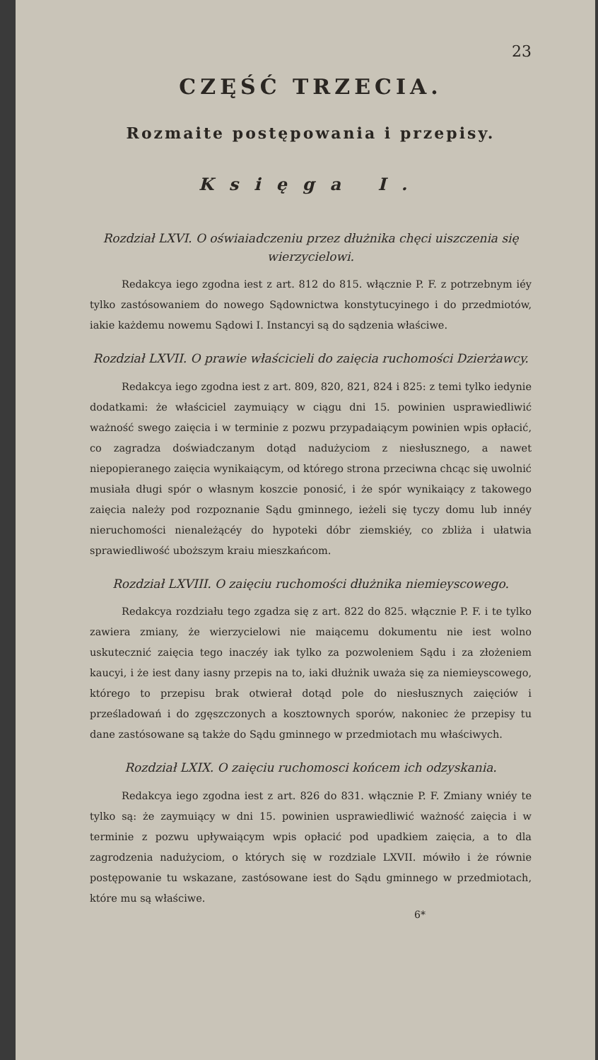23
CZĘŚĆ TRZECIA.
Rozmaite postępowania i przepisy.
Księga I.
Rozdział LXVI. O oświaiadczeniu przez dłużnika chęci uiszczenia się wierzycielowi.
Redakcya iego zgodna iest z art. 812 do 815. włącznie P. F. z potrzebnym iéy tylko zastósowaniem do nowego Sądownictwa konstytucyinego i do przedmiotów, iakie każdemu nowemu Sądowi I. Instancyi są do sądzenia właściwe.
Rozdział LXVII. O prawie właścicieli do zaięcia ruchomości Dzierżawcy.
Redakcya iego zgodna iest z art. 809, 820, 821, 824 i 825: z temi tylko iedynie dodatkami: że właściciel zaymuiący w ciągu dni 15. powinien usprawiedliwić ważność swego zaięcia i w terminie z pozwu przypadaiącym powinien wpis opłacić, co zagradza doświadczanym dotąd nadużyciom z niesłusznego, a nawet niepopieranego zaięcia wynikaiącym, od którego strona przeciwna chcąc się uwolnić musiała długi spór o własnym koszcie ponosić, i że spór wynikaiący z takowego zaięcia należy pod rozpoznanie Sądu gminnego, ieżeli się tyczy domu lub innéy nieruchomości nienależącéy do hypoteki dóbr ziemskiéy, co zbliża i ułatwia sprawiedliwość uboższym kraiu mieszkańcom.
Rozdział LXVIII. O zaięciu ruchomości dłużnika niemieyscowego.
Redakcya rozdziału tego zgadza się z art. 822 do 825. włącznie P. F. i te tylko zawiera zmiany, że wierzycielowi nie maiącemu dokumentu nie iest wolno uskutecznić zaięcia tego inaczéy iak tylko za pozwoleniem Sądu i za złożeniem kaucyi, i że iest dany iasny przepis na to, iaki dłużnik uważa się za niemieyscowego, którego to przepisu brak otwierał dotąd pole do niesłusznych zaięciów i prześladowań i do zgęszczonych a kosztownych sporów, nakoniec że przepisy tu dane zastósowane są także do Sądu gminnego w przedmiotach mu właściwych.
Rozdział LXIX. O zaięciu ruchomosci końcem ich odzyskania.
Redakcya iego zgodna iest z art. 826 do 831. włącznie P. F. Zmiany wniéy te tylko są: że zaymuiący w dni 15. powinien usprawiedliwić ważność zaięcia i w terminie z pozwu upływaiącym wpis opłacić pod upadkiem zaięcia, a to dla zagrodzenia nadużyciom, o których się w rozdziale LXVII. mówiło i że równie postępowanie tu wskazane, zastósowane iest do Sądu gminnego w przedmiotach, które mu są właściwe.
6*